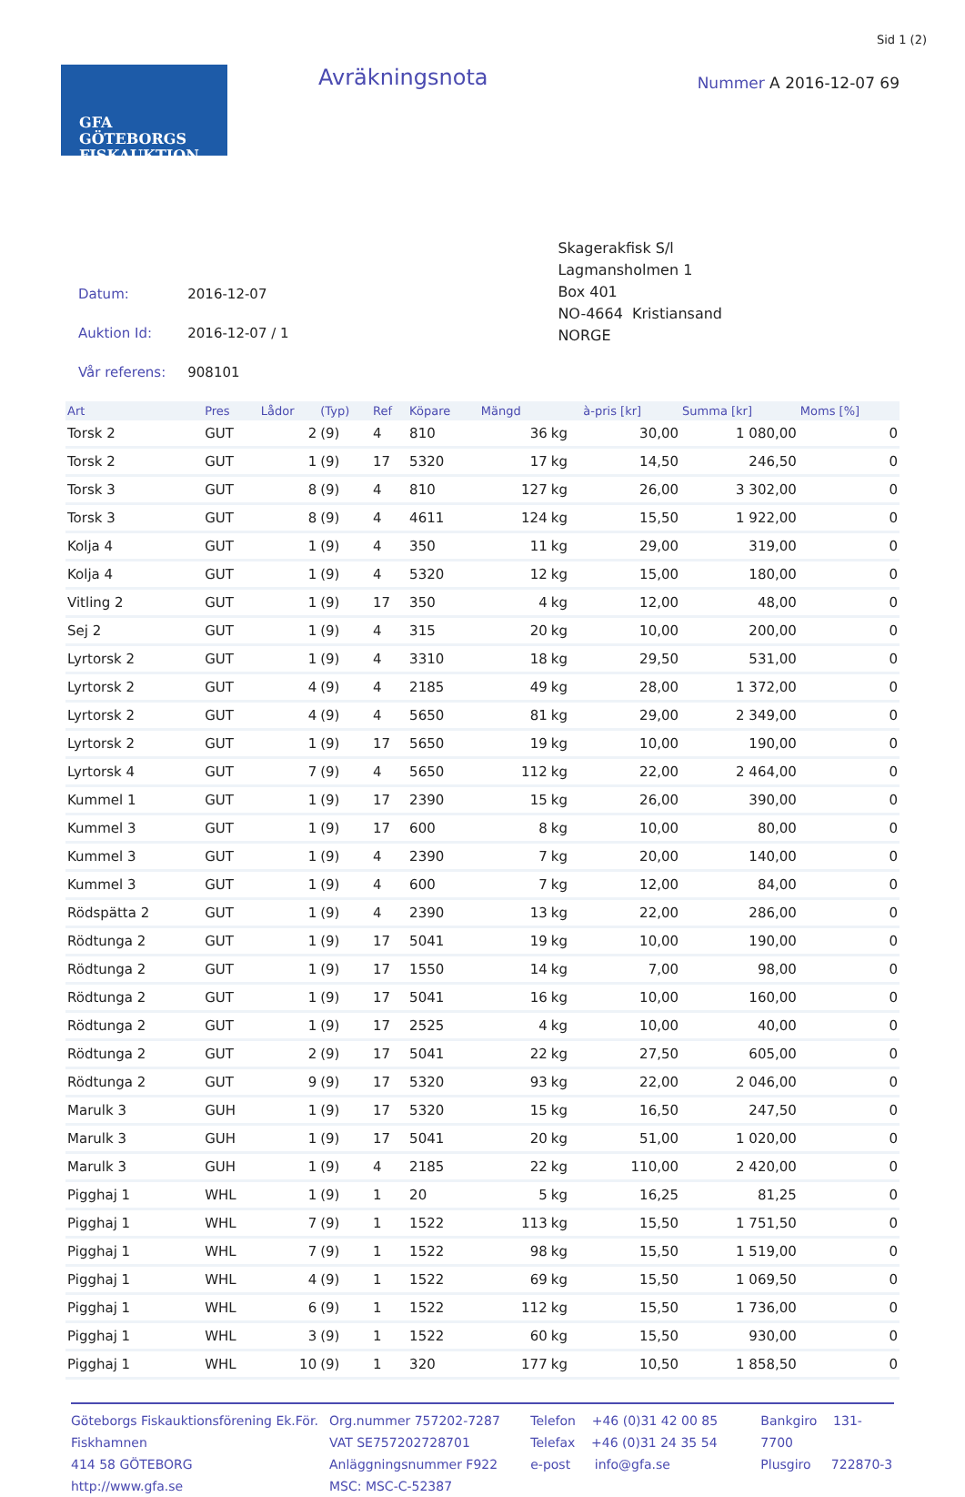Sid 1 (2)
GFA
GÖTEBORGS
FISKAUKTION
Avräkningsnota
Nummer A 2016-12-07 69
| Datum: | 2016-12-07 |
| Auktion Id: | 2016-12-07 / 1 |
| Vår referens: | 908101 |
Skagerakfisk S/l
Lagmansholmen 1
Box 401
NO-4664 Kristiansand
NORGE
| Art | Pres | Lådor | (Typ) | Ref | Köpare | Mängd | | à-pris [kr] | Summa [kr] | Moms [%] |
| --- | --- | --- | --- | --- | --- | --- | --- | --- | --- | --- |
| Torsk 2 | GUT | 2 | (9) | 4 | 810 | 36 | kg | 30,00 | 1 080,00 | 0 |
| Torsk 2 | GUT | 1 | (9) | 17 | 5320 | 17 | kg | 14,50 | 246,50 | 0 |
| Torsk 3 | GUT | 8 | (9) | 4 | 810 | 127 | kg | 26,00 | 3 302,00 | 0 |
| Torsk 3 | GUT | 8 | (9) | 4 | 4611 | 124 | kg | 15,50 | 1 922,00 | 0 |
| Kolja 4 | GUT | 1 | (9) | 4 | 350 | 11 | kg | 29,00 | 319,00 | 0 |
| Kolja 4 | GUT | 1 | (9) | 4 | 5320 | 12 | kg | 15,00 | 180,00 | 0 |
| Vitling 2 | GUT | 1 | (9) | 17 | 350 | 4 | kg | 12,00 | 48,00 | 0 |
| Sej 2 | GUT | 1 | (9) | 4 | 315 | 20 | kg | 10,00 | 200,00 | 0 |
| Lyrtorsk 2 | GUT | 1 | (9) | 4 | 3310 | 18 | kg | 29,50 | 531,00 | 0 |
| Lyrtorsk 2 | GUT | 4 | (9) | 4 | 2185 | 49 | kg | 28,00 | 1 372,00 | 0 |
| Lyrtorsk 2 | GUT | 4 | (9) | 4 | 5650 | 81 | kg | 29,00 | 2 349,00 | 0 |
| Lyrtorsk 2 | GUT | 1 | (9) | 17 | 5650 | 19 | kg | 10,00 | 190,00 | 0 |
| Lyrtorsk 4 | GUT | 7 | (9) | 4 | 5650 | 112 | kg | 22,00 | 2 464,00 | 0 |
| Kummel 1 | GUT | 1 | (9) | 17 | 2390 | 15 | kg | 26,00 | 390,00 | 0 |
| Kummel 3 | GUT | 1 | (9) | 17 | 600 | 8 | kg | 10,00 | 80,00 | 0 |
| Kummel 3 | GUT | 1 | (9) | 4 | 2390 | 7 | kg | 20,00 | 140,00 | 0 |
| Kummel 3 | GUT | 1 | (9) | 4 | 600 | 7 | kg | 12,00 | 84,00 | 0 |
| Rödspätta 2 | GUT | 1 | (9) | 4 | 2390 | 13 | kg | 22,00 | 286,00 | 0 |
| Rödtunga 2 | GUT | 1 | (9) | 17 | 5041 | 19 | kg | 10,00 | 190,00 | 0 |
| Rödtunga 2 | GUT | 1 | (9) | 17 | 1550 | 14 | kg | 7,00 | 98,00 | 0 |
| Rödtunga 2 | GUT | 1 | (9) | 17 | 5041 | 16 | kg | 10,00 | 160,00 | 0 |
| Rödtunga 2 | GUT | 1 | (9) | 17 | 2525 | 4 | kg | 10,00 | 40,00 | 0 |
| Rödtunga 2 | GUT | 2 | (9) | 17 | 5041 | 22 | kg | 27,50 | 605,00 | 0 |
| Rödtunga 2 | GUT | 9 | (9) | 17 | 5320 | 93 | kg | 22,00 | 2 046,00 | 0 |
| Marulk 3 | GUH | 1 | (9) | 17 | 5320 | 15 | kg | 16,50 | 247,50 | 0 |
| Marulk 3 | GUH | 1 | (9) | 17 | 5041 | 20 | kg | 51,00 | 1 020,00 | 0 |
| Marulk 3 | GUH | 1 | (9) | 4 | 2185 | 22 | kg | 110,00 | 2 420,00 | 0 |
| Pigghaj 1 | WHL | 1 | (9) | 1 | 20 | 5 | kg | 16,25 | 81,25 | 0 |
| Pigghaj 1 | WHL | 7 | (9) | 1 | 1522 | 113 | kg | 15,50 | 1 751,50 | 0 |
| Pigghaj 1 | WHL | 7 | (9) | 1 | 1522 | 98 | kg | 15,50 | 1 519,00 | 0 |
| Pigghaj 1 | WHL | 4 | (9) | 1 | 1522 | 69 | kg | 15,50 | 1 069,50 | 0 |
| Pigghaj 1 | WHL | 6 | (9) | 1 | 1522 | 112 | kg | 15,50 | 1 736,00 | 0 |
| Pigghaj 1 | WHL | 3 | (9) | 1 | 1522 | 60 | kg | 15,50 | 930,00 | 0 |
| Pigghaj 1 | WHL | 10 | (9) | 1 | 320 | 177 | kg | 10,50 | 1 858,50 | 0 |
Göteborgs Fiskauktionsförening Ek.För.
Fiskhamnen
414 58 GÖTEBORG
http://www.gfa.se
Org.nummer 757202-7287
VAT SE757202728701
Anläggningsnummer F922
MSC: MSC-C-52387
Telefon +46 (0)31 42 00 85
Telefax +46 (0)31 24 35 54
e-post info@gfa.se
Bankgiro 131-7700
Plusgiro 722870-3